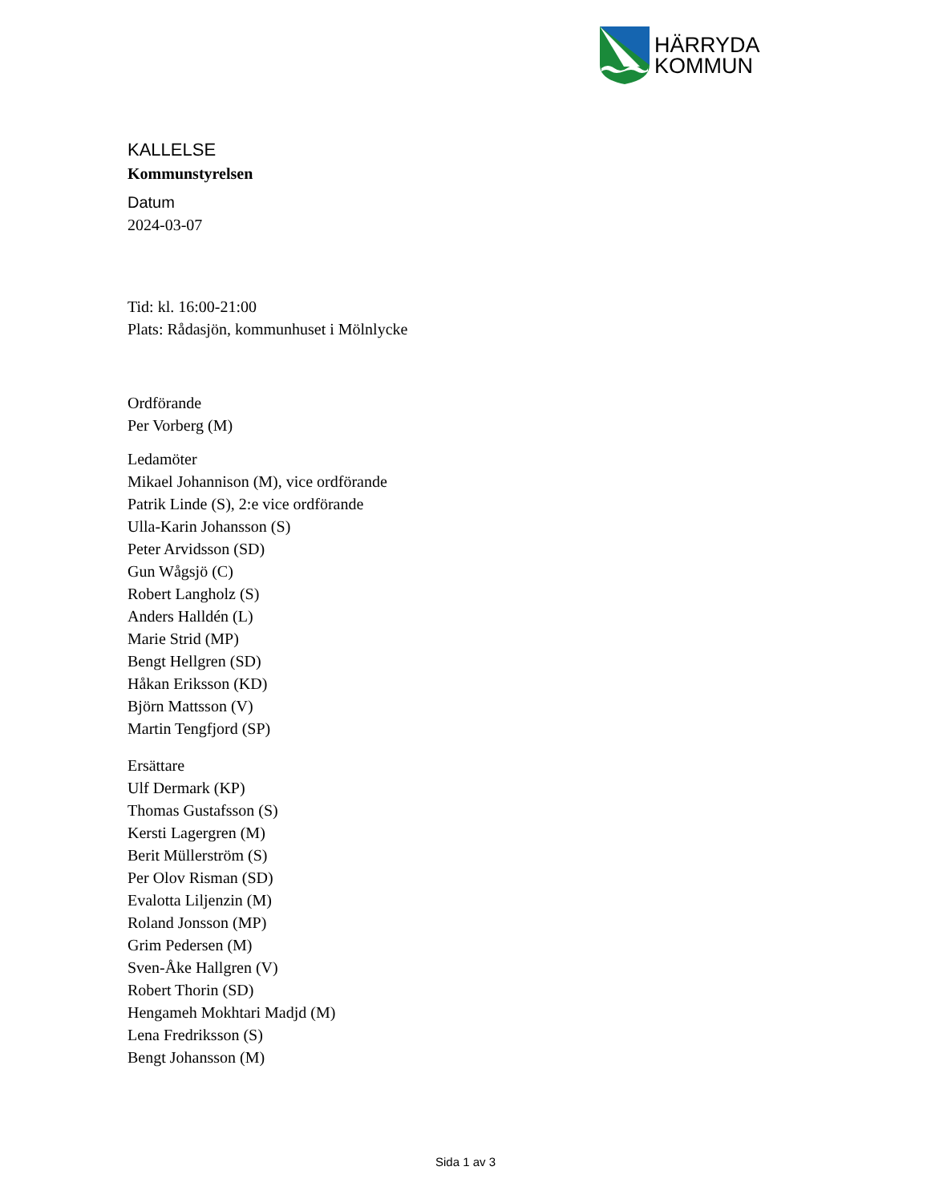HÄRRYDA
KOMMUN
KALLELSE
Kommunstyrelsen
Datum
2024-03-07
Tid: kl. 16:00-21:00
Plats: Rådasjön, kommunhuset i Mölnlycke
Ordförande
Per Vorberg (M)
Ledamöter
Mikael Johannison (M), vice ordförande
Patrik Linde (S), 2:e vice ordförande
Ulla-Karin Johansson (S)
Peter Arvidsson (SD)
Gun Wågsjö (C)
Robert Langholz (S)
Anders Halldén (L)
Marie Strid (MP)
Bengt Hellgren (SD)
Håkan Eriksson (KD)
Björn Mattsson (V)
Martin Tengfjord (SP)
Ersättare
Ulf Dermark (KP)
Thomas Gustafsson (S)
Kersti Lagergren (M)
Berit Müllerström (S)
Per Olov Risman (SD)
Evalotta Liljenzin (M)
Roland Jonsson (MP)
Grim Pedersen (M)
Sven-Åke Hallgren (V)
Robert Thorin (SD)
Hengameh Mokhtari Madjd (M)
Lena Fredriksson (S)
Bengt Johansson (M)
Sida 1 av 3